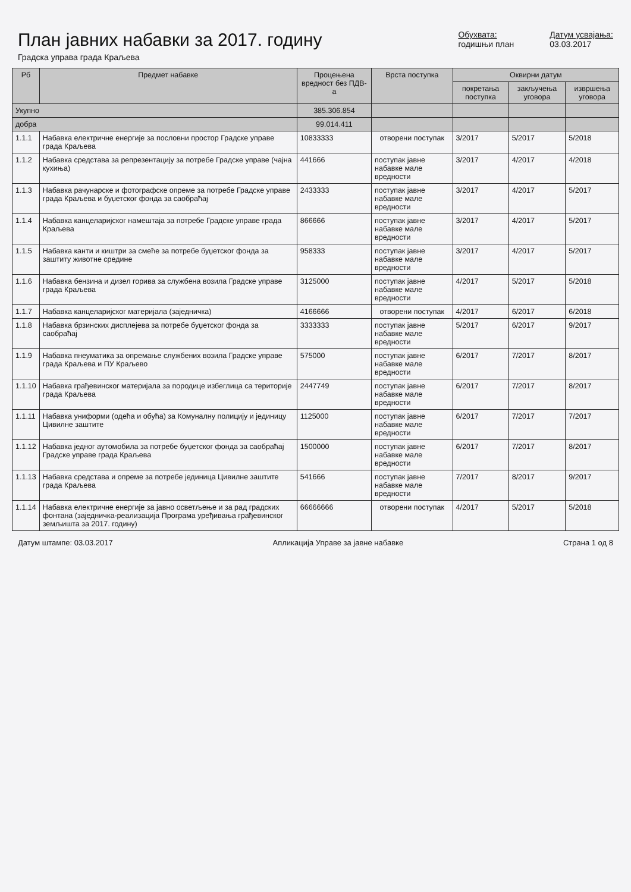План јавних набавки за 2017. годину
Градска управа града Краљева
Обухвата:
годишњи план
Датум усвајања:
03.03.2017
| Рб | Предмет набавке | Процењена вредност без ПДВ-а | Врста поступка | Оквирни датум | | |
| --- | --- | --- | --- | --- | --- | --- |
| | | | | покретања поступка | закључења уговора | извршења уговора |
| Укупно | | 385.306.854 | | | | |
| добра | | 99.014.411 | | | | |
| 1.1.1 | Набавка електричне енергије за пословни простор Градске управе града Краљева | 10833333 | отворени поступак | 3/2017 | 5/2017 | 5/2018 |
| 1.1.2 | Набавка средстава за репрезентацију за потребе Градске управе (чајна кухиња) | 441666 | поступак јавне набавке мале вредности | 3/2017 | 4/2017 | 4/2018 |
| 1.1.3 | Набавка рачунарске и фотографске опреме за потребе Градске управе града Краљева и буџетског фонда за саобраћај | 2433333 | поступак јавне набавке мале вредности | 3/2017 | 4/2017 | 5/2017 |
| 1.1.4 | Набавка канцеларијског намештаја за потребе Градске управе града Краљева | 866666 | поступак јавне набавке мале вредности | 3/2017 | 4/2017 | 5/2017 |
| 1.1.5 | Набавка канти и киштри за смеће за потребе буџетског фонда за заштиту животне средине | 958333 | поступак јавне набавке мале вредности | 3/2017 | 4/2017 | 5/2017 |
| 1.1.6 | Набавка бензина и дизел горива за службена возила Градске управе града Краљева | 3125000 | поступак јавне набавке мале вредности | 4/2017 | 5/2017 | 5/2018 |
| 1.1.7 | Набавка канцеларијског материјала (заједничка) | 4166666 | отворени поступак | 4/2017 | 6/2017 | 6/2018 |
| 1.1.8 | Набавка брзинских дисплејева за потребе буџетског фонда за саобраћај | 3333333 | поступак јавне набавке мале вредности | 5/2017 | 6/2017 | 9/2017 |
| 1.1.9 | Набавка пнеуматика за опремање службених возила Градске управе града Краљева и ПУ Краљево | 575000 | поступак јавне набавке мале вредности | 6/2017 | 7/2017 | 8/2017 |
| 1.1.10 | Набавка грађевинског материјала за породице избеглица са територије града Краљева | 2447749 | поступак јавне набавке мале вредности | 6/2017 | 7/2017 | 8/2017 |
| 1.1.11 | Набавка униформи (одећа и обућа) за Комуналну полицију и јединицу Цивилне заштите | 1125000 | поступак јавне набавке мале вредности | 6/2017 | 7/2017 | 7/2017 |
| 1.1.12 | Набавка једног аутомобила за потребе буџетског фонда за саобраћај Градске управе града Краљева | 1500000 | поступак јавне набавке мале вредности | 6/2017 | 7/2017 | 8/2017 |
| 1.1.13 | Набавка средстава и опреме за потребе јединица Цивилне заштите града Краљева | 541666 | поступак јавне набавке мале вредности | 7/2017 | 8/2017 | 9/2017 |
| 1.1.14 | Набавка електричне енергије за јавно осветљење и за рад градских фонтана (заједничка-реализација Програма уређивања грађевинског земљишта за 2017. годину) | 66666666 | отворени поступак | 4/2017 | 5/2017 | 5/2018 |
Датум штампе: 03.03.2017 Апликација Управе за јавне набавке Страна 1 од 8